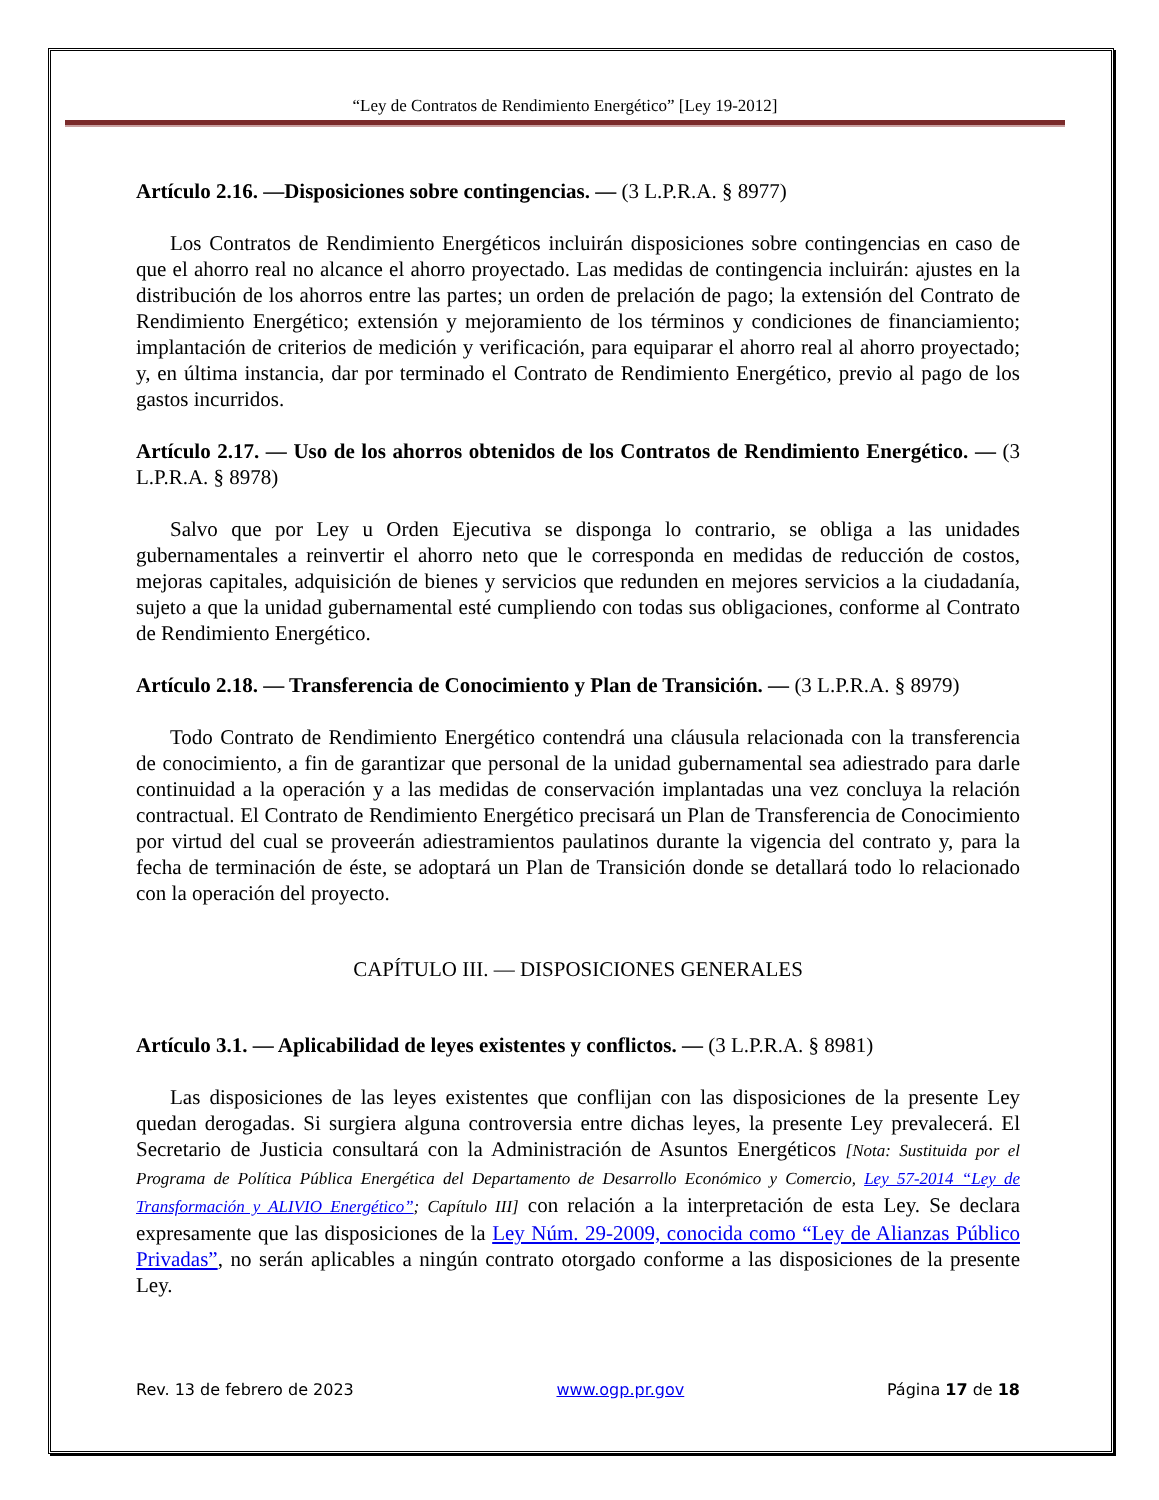“Ley de Contratos de Rendimiento Energético” [Ley 19-2012]
Artículo 2.16. —Disposiciones sobre contingencias. — (3 L.P.R.A. § 8977)
Los Contratos de Rendimiento Energéticos incluirán disposiciones sobre contingencias en caso de que el ahorro real no alcance el ahorro proyectado. Las medidas de contingencia incluirán: ajustes en la distribución de los ahorros entre las partes; un orden de prelación de pago; la extensión del Contrato de Rendimiento Energético; extensión y mejoramiento de los términos y condiciones de financiamiento; implantación de criterios de medición y verificación, para equiparar el ahorro real al ahorro proyectado; y, en última instancia, dar por terminado el Contrato de Rendimiento Energético, previo al pago de los gastos incurridos.
Artículo 2.17. — Uso de los ahorros obtenidos de los Contratos de Rendimiento Energético. — (3 L.P.R.A. § 8978)
Salvo que por Ley u Orden Ejecutiva se disponga lo contrario, se obliga a las unidades gubernamentales a reinvertir el ahorro neto que le corresponda en medidas de reducción de costos, mejoras capitales, adquisición de bienes y servicios que redunden en mejores servicios a la ciudadanía, sujeto a que la unidad gubernamental esté cumpliendo con todas sus obligaciones, conforme al Contrato de Rendimiento Energético.
Artículo 2.18. — Transferencia de Conocimiento y Plan de Transición. — (3 L.P.R.A. § 8979)
Todo Contrato de Rendimiento Energético contendrá una cláusula relacionada con la transferencia de conocimiento, a fin de garantizar que personal de la unidad gubernamental sea adiestrado para darle continuidad a la operación y a las medidas de conservación implantadas una vez concluya la relación contractual. El Contrato de Rendimiento Energético precisará un Plan de Transferencia de Conocimiento por virtud del cual se proveerán adiestramientos paulatinos durante la vigencia del contrato y, para la fecha de terminación de éste, se adoptará un Plan de Transición donde se detallará todo lo relacionado con la operación del proyecto.
CAPÍTULO III. — DISPOSICIONES GENERALES
Artículo 3.1. — Aplicabilidad de leyes existentes y conflictos. — (3 L.P.R.A. § 8981)
Las disposiciones de las leyes existentes que conflijan con las disposiciones de la presente Ley quedan derogadas. Si surgiera alguna controversia entre dichas leyes, la presente Ley prevalecerá. El Secretario de Justicia consultará con la Administración de Asuntos Energéticos [Nota: Sustituida por el Programa de Política Pública Energética del Departamento de Desarrollo Económico y Comercio, Ley 57-2014 “Ley de Transformación y ALIVIO Energético”; Capítulo III] con relación a la interpretación de esta Ley. Se declara expresamente que las disposiciones de la Ley Núm. 29-2009, conocida como “Ley de Alianzas Público Privadas”, no serán aplicables a ningún contrato otorgado conforme a las disposiciones de la presente Ley.
Rev. 13 de febrero de 2023 www.ogp.pr.gov Página 17 de 18